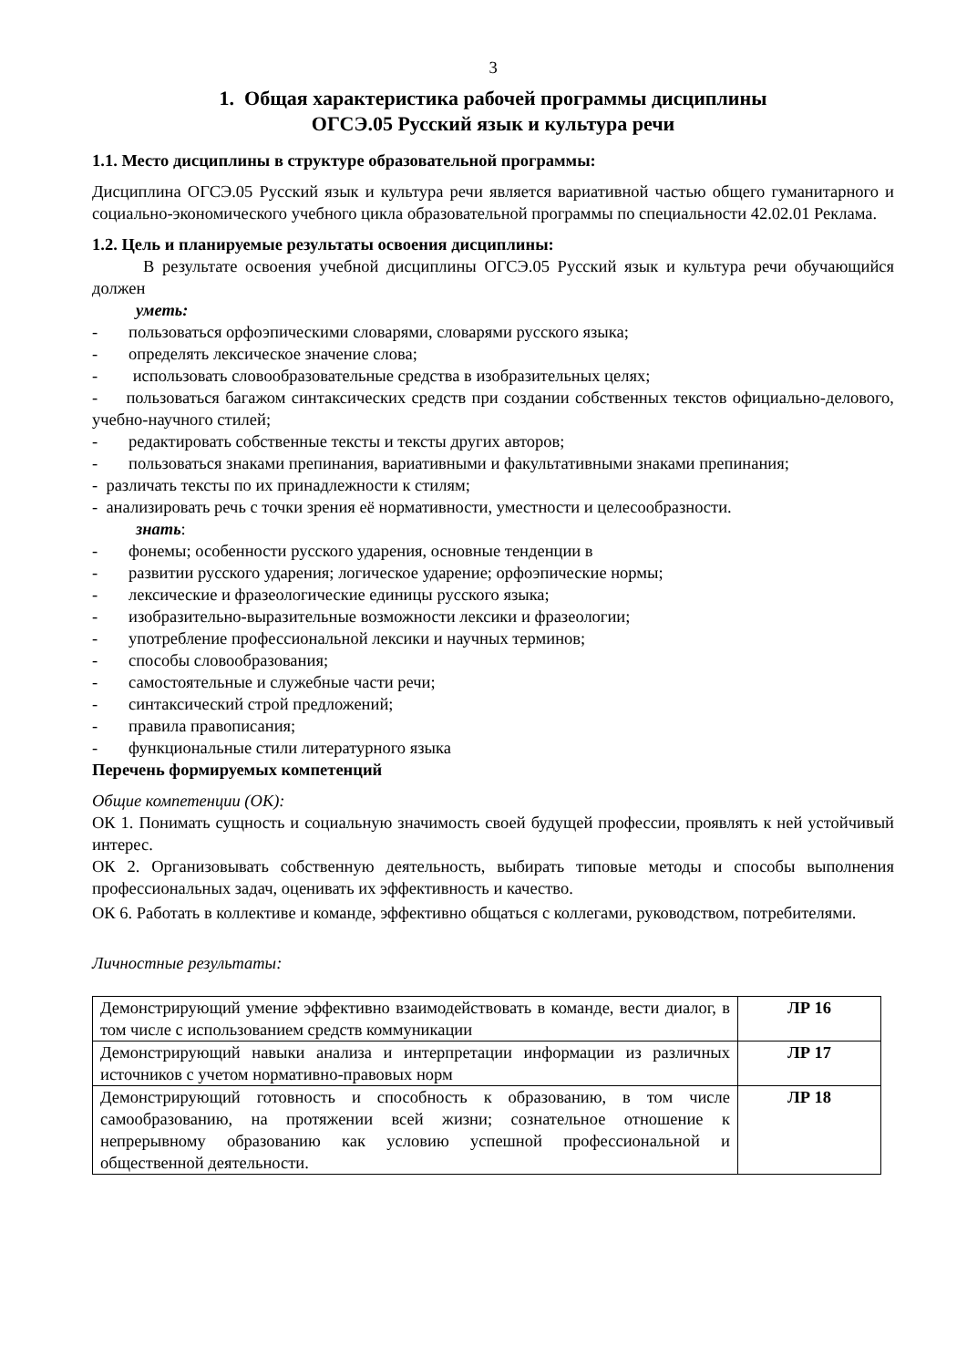3
1. Общая характеристика рабочей программы дисциплины
ОГСЭ.05 Русский язык и культура речи
1.1. Место дисциплины в структуре образовательной программы:
Дисциплина ОГСЭ.05 Русский язык и культура речи является вариативной частью общего гуманитарного и социально-экономического учебного цикла образовательной программы по специальности 42.02.01 Реклама.
1.2. Цель и планируемые результаты освоения дисциплины:
В результате освоения учебной дисциплины ОГСЭ.05 Русский язык и культура речи обучающийся должен
уметь:
- пользоваться орфоэпическими словарями, словарями русского языка;
- определять лексическое значение слова;
- использовать словообразовательные средства в изобразительных целях;
- пользоваться багажом синтаксических средств при создании собственных текстов официально-делового, учебно-научного стилей;
- редактировать собственные тексты и тексты других авторов;
- пользоваться знаками препинания, вариативными и факультативными знаками препинания;
- различать тексты по их принадлежности к стилям;
- анализировать речь с точки зрения её нормативности, уместности и целесообразности.
знать:
- фонемы; особенности русского ударения, основные тенденции в
- развитии русского ударения; логическое ударение; орфоэпические нормы;
- лексические и фразеологические единицы русского языка;
- изобразительно-выразительные возможности лексики и фразеологии;
- употребление профессиональной лексики и научных терминов;
- способы словообразования;
- самостоятельные и служебные части речи;
- синтаксический строй предложений;
- правила правописания;
- функциональные стили литературного языка
Перечень формируемых компетенций
Общие компетенции (ОК):
ОК 1. Понимать сущность и социальную значимость своей будущей профессии, проявлять к ней устойчивый интерес.
ОК 2. Организовывать собственную деятельность, выбирать типовые методы и способы выполнения профессиональных задач, оценивать их эффективность и качество.
ОК 6. Работать в коллективе и команде, эффективно общаться с коллегами, руководством, потребителями.
Личностные результаты:
| Демонстрирующий умение эффективно взаимодействовать в команде, вести диалог, в том числе с использованием средств коммуникации | ЛР 16 |
| Демонстрирующий навыки анализа и интерпретации информации из различных источников с учетом нормативно-правовых норм | ЛР 17 |
| Демонстрирующий готовность и способность к образованию, в том числе самообразованию, на протяжении всей жизни; сознательное отношение к непрерывному образованию как условию успешной профессиональной и общественной деятельности. | ЛР 18 |